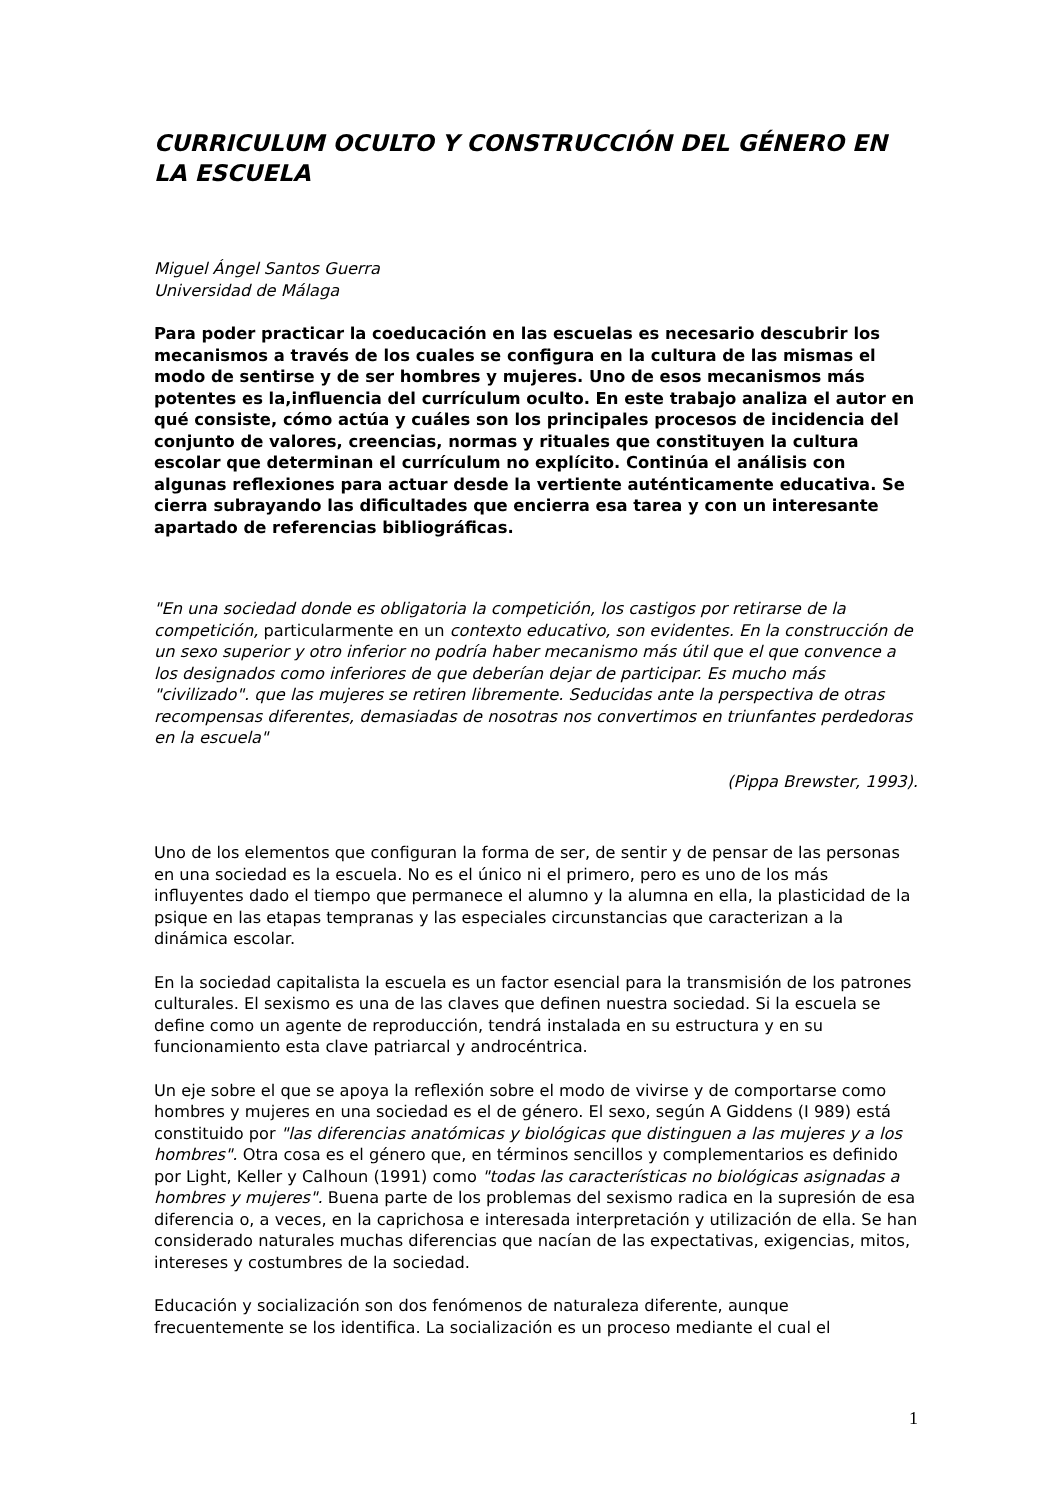CURRICULUM OCULTO Y CONSTRUCCIÓN DEL GÉNERO EN LA ESCUELA
Miguel Ángel Santos Guerra
Universidad de Málaga
Para poder practicar la coeducación en las escuelas es necesario descubrir los mecanismos a través de los cuales se configura en la cultura de las mismas el modo de sentirse y de ser hombres y mujeres. Uno de esos mecanismos más potentes es la,influencia del currículum oculto. En este trabajo analiza el autor en qué consiste, cómo actúa y cuáles son los principales procesos de incidencia del conjunto de valores, creencias, normas y rituales que constituyen la cultura escolar que determinan el currículum no explícito. Continúa el análisis con algunas reflexiones para actuar desde la vertiente auténticamente educativa. Se cierra subrayando las dificultades que encierra esa tarea y con un interesante apartado de referencias bibliográficas.
"En una sociedad donde es obligatoria la competición, los castigos por retirarse de la competición, particularmente en un contexto educativo, son evidentes. En la construcción de un sexo superior y otro inferior no podría haber mecanismo más útil que el que convence a los designados como inferiores de que deberían dejar de participar. Es mucho más "civilizado". que las mujeres se retiren libremente. Seducidas ante la perspectiva de otras recompensas diferentes, demasiadas de nosotras nos convertimos en triunfantes perdedoras en la escuela"
(Pippa Brewster, 1993).
Uno de los elementos que configuran la forma de ser, de sentir y de pensar de las personas en una sociedad es la escuela. No es el único ni el primero, pero es uno de los más influyentes dado el tiempo que permanece el alumno y la alumna en ella, la plasticidad de la psique en las etapas tempranas y las especiales circunstancias que caracterizan a la dinámica escolar.
En la sociedad capitalista la escuela es un factor esencial para la transmisión de los patrones culturales. El sexismo es una de las claves que definen nuestra sociedad. Si la escuela se define como un agente de reproducción, tendrá instalada en su estructura y en su funcionamiento esta clave patriarcal y androcéntrica.
Un eje sobre el que se apoya la reflexión sobre el modo de vivirse y de comportarse como hombres y mujeres en una sociedad es el de género. El sexo, según A Giddens (I 989) está constituido por "las diferencias anatómicas y biológicas que distinguen a las mujeres y a los hombres". Otra cosa es el género que, en términos sencillos y complementarios es definido por Light, Keller y Calhoun (1991) como "todas las características no biológicas asignadas a hombres y mujeres". Buena parte de los problemas del sexismo radica en la supresión de esa diferencia o, a veces, en la caprichosa e interesada interpretación y utilización de ella. Se han considerado naturales muchas diferencias que nacían de las expectativas, exigencias, mitos, intereses y costumbres de la sociedad.
Educación y socialización son dos fenómenos de naturaleza diferente, aunque frecuentemente se los identifica. La socialización es un proceso mediante el cual el
1